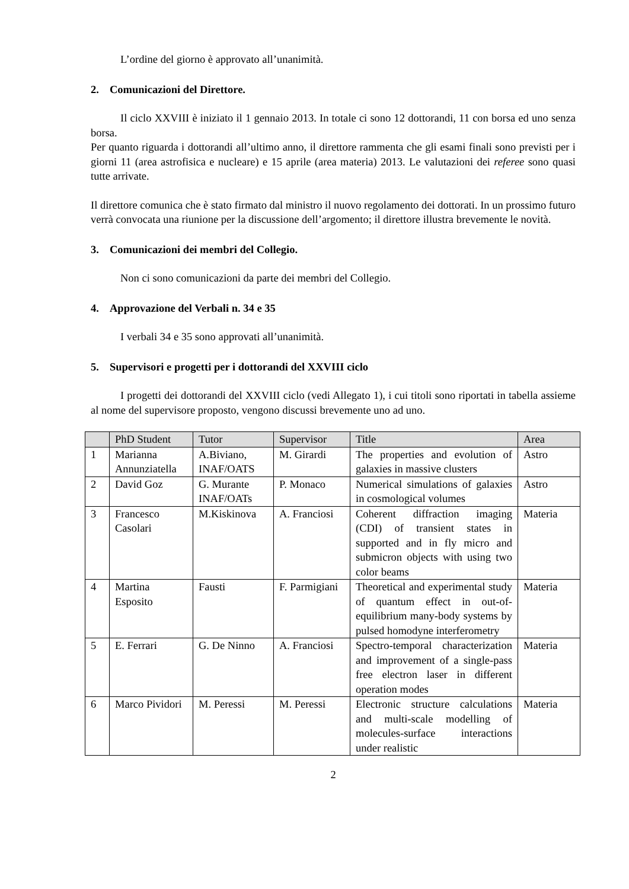L’ordine del giorno è approvato all’unanimità.
2. Comunicazioni del Direttore.
Il ciclo XXVIII è iniziato il 1 gennaio 2013. In totale ci sono 12 dottorandi, 11 con borsa ed uno senza borsa.
Per quanto riguarda i dottorandi all’ultimo anno, il direttore rammenta che gli esami finali sono previsti per i giorni 11 (area astrofisica e nucleare) e 15 aprile (area materia) 2013. Le valutazioni dei referee sono quasi tutte arrivate.
Il direttore comunica che è stato firmato dal ministro il nuovo regolamento dei dottorati. In un prossimo futuro verrà convocata una riunione per la discussione dell’argomento; il direttore illustra brevemente le novità.
3. Comunicazioni dei membri del Collegio.
Non ci sono comunicazioni da parte dei membri del Collegio.
4. Approvazione del Verbali n. 34 e 35
I verbali 34 e 35 sono approvati all’unanimità.
5. Supervisori e progetti per i dottorandi del XXVIII ciclo
I progetti dei dottorandi del XXVIII ciclo (vedi Allegato 1), i cui titoli sono riportati in tabella assieme al nome del supervisore proposto, vengono discussi brevemente uno ad uno.
| | PhD Student | Tutor | Supervisor | Title | Area |
| 1 | Marianna Annunziatella | A.Biviano, INAF/OATS | M. Girardi | The properties and evolution of galaxies in massive clusters | Astro |
| 2 | David Goz | G. Murante INAF/OATs | P. Monaco | Numerical simulations of galaxies in cosmological volumes | Astro |
| 3 | Francesco Casolari | M.Kiskinova | A. Franciosi | Coherent diffraction imaging (CDI) of transient states in supported and in fly micro and submicron objects with using two color beams | Materia |
| 4 | Martina Esposito | Fausti | F. Parmigiani | Theoretical and experimental study of quantum effect in out-of-equilibrium many-body systems by pulsed homodyne interferometry | Materia |
| 5 | E. Ferrari | G. De Ninno | A. Franciosi | Spectro-temporal characterization and improvement of a single-pass free electron laser in different operation modes | Materia |
| 6 | Marco Pividori | M. Peressi | M. Peressi | Electronic structure calculations and multi-scale modelling of molecules-surface interactions under realistic | Materia |
2